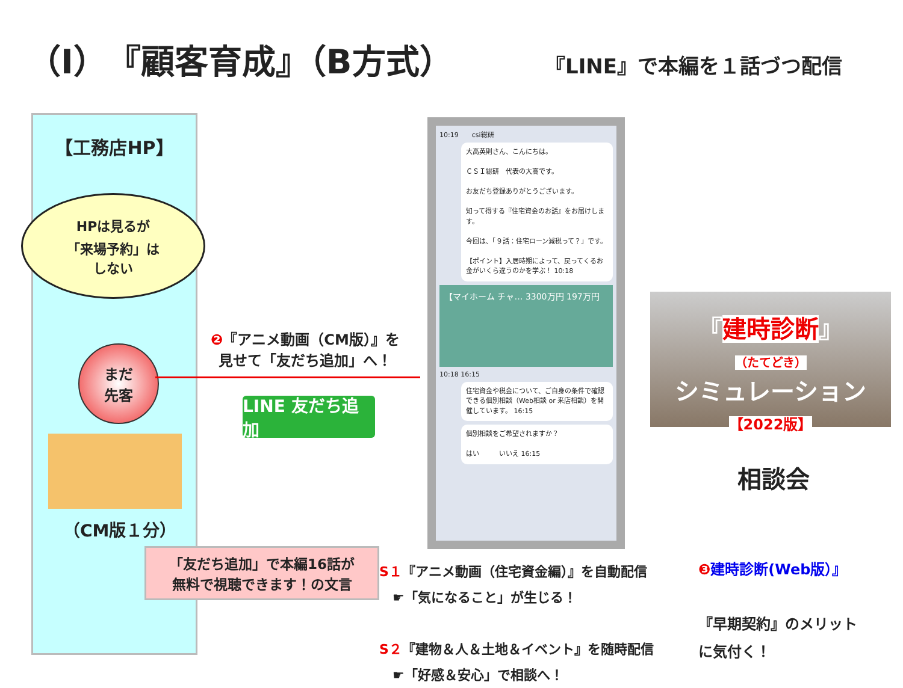（Ⅰ）『顧客育成』（B方式）
『LINE』で本編を１話づつ配信
【工務店HP】
HPは見るが
「来場予約」は
しない
まだ
先客
（CM版１分）
「友だち追加」で本編16話が
無料で視聴できます！の文言
❷『アニメ動画（CM版）』を
見せて「友だち追加」へ！
LINE 友だち追加
10:19　　csi総研
大高英則さん、こんにちは。
ＣＳＩ総研　代表の大高です。
お友だち登録ありがとうございます。
知って得する『住宅資金のお話』をお届けします。
今回は、「９話：住宅ローン減税って？」です。
【ポイント】入居時期によって、戻ってくるお金がいくら違うのかを学ぶ！ 10:18
【マイホーム チャ… 3300万円 197万円
10:18 16:15
住宅資金や税金について、ご自身の条件で確認できる個別相談（Web相談 or 来店相談）を開催しています。 16:15
個別相談をご希望されますか？
はい　　　いいえ 16:15
『建時診断』
（たてどき）
シミュレーション
【2022版】
相談会
S１『アニメ動画（住宅資金編）』を自動配信
　☛「気になること」が生じる！
S２『建物＆人＆土地＆イベント』を随時配信
　☛「好感＆安心」で相談へ！
❸ 建時診断(Web版）』
『早期契約』のメリット
に気付く！